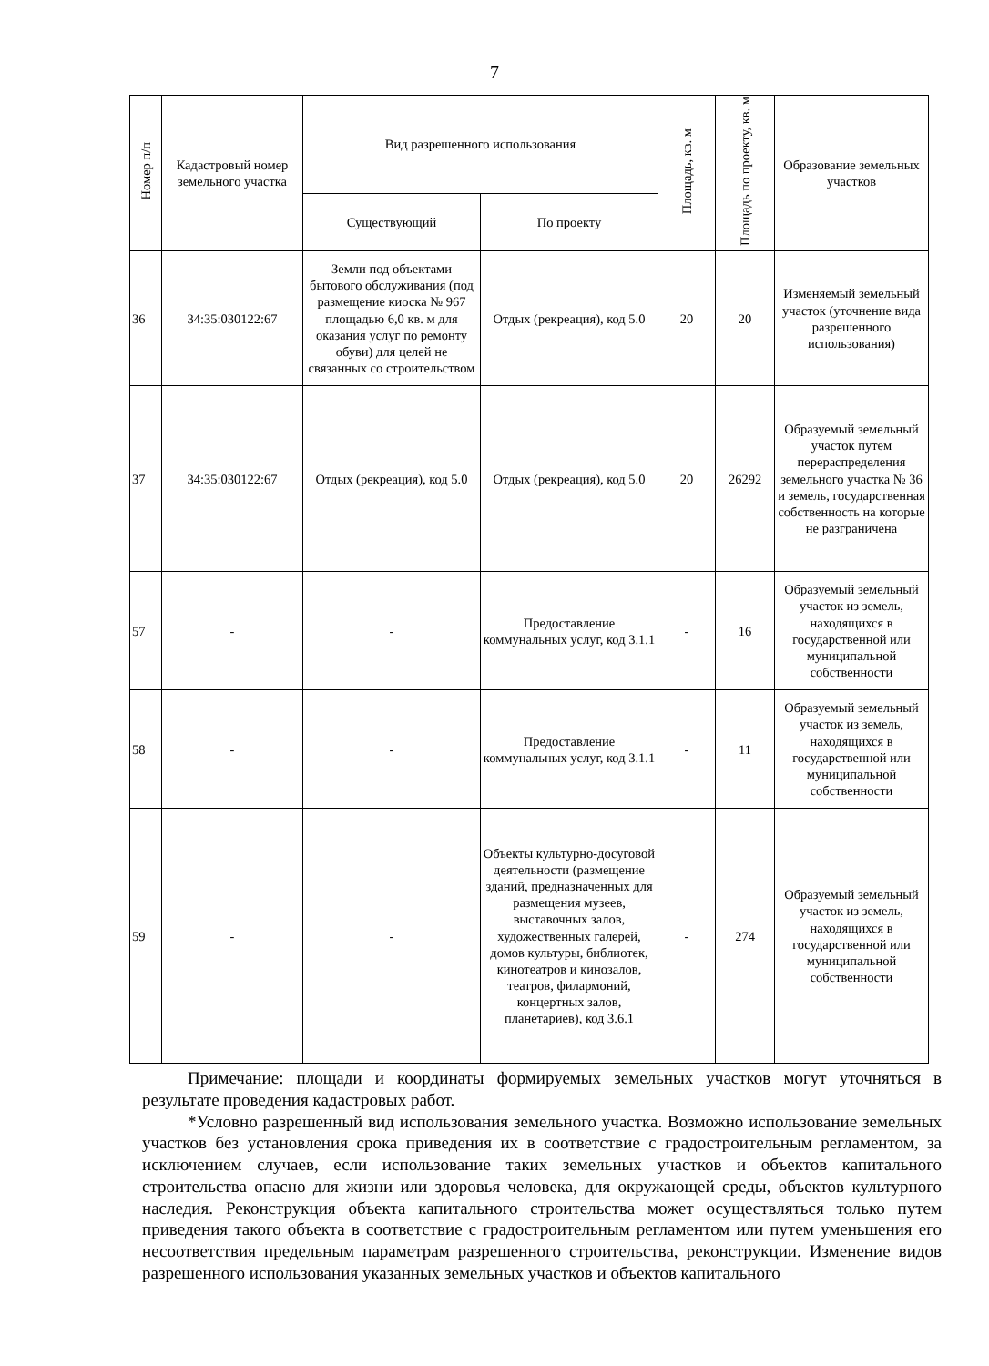7
| Номер п/п | Кадастровый номер земельного участка | Вид разрешенного использования | | Площадь, кв. м | Площадь по проекту, кв. м | Образование земельных участков |
| --- | --- | --- | --- | --- | --- | --- |
| | | Существующий | По проекту | | | |
| 36 | 34:35:030122:67 | Земли под объектами бытового обслуживания (под размещение киоска № 967 площадью 6,0 кв. м для оказания услуг по ремонту обуви) для целей не связанных со строительством | Отдых (рекреация), код 5.0 | 20 | 20 | Изменяемый земельный участок (уточнение вида разрешенного использования) |
| 37 | 34:35:030122:67 | Отдых (рекреация), код 5.0 | Отдых (рекреация), код 5.0 | 20 | 26292 | Образуемый земельный участок путем перераспределения земельного участка № 36 и земель, государственная собственность на которые не разграничена |
| 57 | - | - | Предоставление коммунальных услуг, код 3.1.1 | - | 16 | Образуемый земельный участок из земель, находящихся в государственной или муниципальной собственности |
| 58 | - | - | Предоставление коммунальных услуг, код 3.1.1 | - | 11 | Образуемый земельный участок из земель, находящихся в государственной или муниципальной собственности |
| 59 | - | - | Объекты культурно-досуговой деятельности (размещение зданий, предназначенных для размещения музеев, выставочных залов, художественных галерей, домов культуры, библиотек, кинотеатров и кинозалов, театров, филармоний, концертных залов, планетариев), код 3.6.1 | - | 274 | Образуемый земельный участок из земель, находящихся в государственной или муниципальной собственности |
Примечание: площади и координаты формируемых земельных участков могут уточняться в результате проведения кадастровых работ.
*Условно разрешенный вид использования земельного участка. Возможно использование земельных участков без установления срока приведения их в соответствие с градостроительным регламентом, за исключением случаев, если использование таких земельных участков и объектов капитального строительства опасно для жизни или здоровья человека, для окружающей среды, объектов культурного наследия. Реконструкция объекта капитального строительства может осуществляться только путем приведения такого объекта в соответствие с градостроительным регламентом или путем уменьшения его несоответствия предельным параметрам разрешенного строительства, реконструкции. Изменение видов разрешенного использования указанных земельных участков и объектов капитального